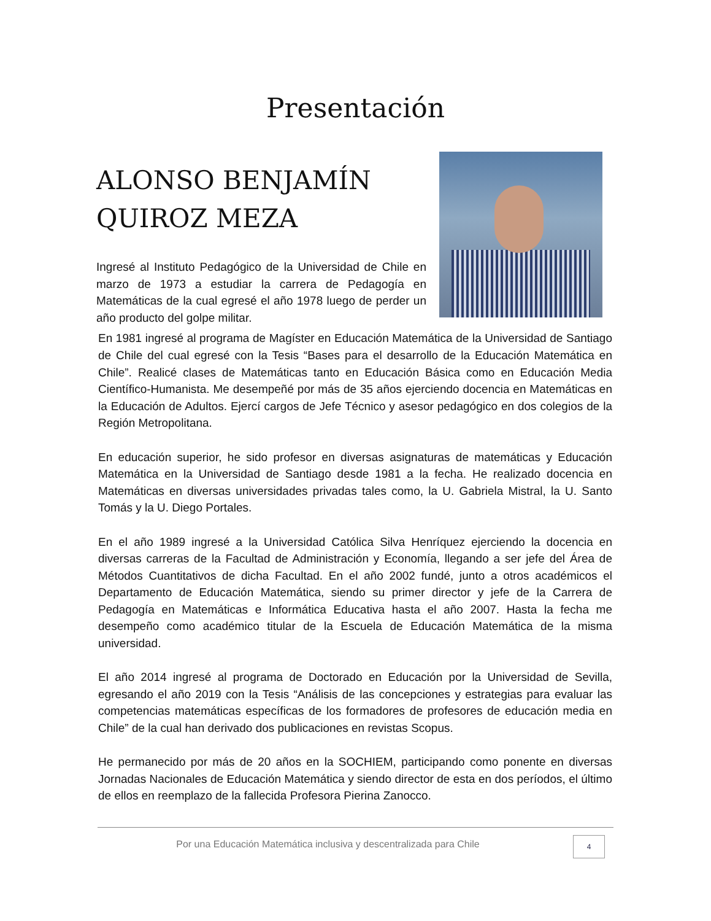Presentación
ALONSO BENJAMÍN QUIROZ MEZA
Ingresé al Instituto Pedagógico de la Universidad de Chile en marzo de 1973 a estudiar la carrera de Pedagogía en Matemáticas de la cual egresé el año 1978 luego de perder un año producto del golpe militar.
En 1981 ingresé al programa de Magíster en Educación Matemática de la Universidad de Santiago de Chile del cual egresé con la Tesis “Bases para el desarrollo de la Educación Matemática en Chile”. Realicé clases de Matemáticas tanto en Educación Básica como en Educación Media Científico-Humanista. Me desempeñé por más de 35 años ejerciendo docencia en Matemáticas en la Educación de Adultos. Ejercí cargos de Jefe Técnico y asesor pedagógico en dos colegios de la Región Metropolitana.
En educación superior, he sido profesor en diversas asignaturas de matemáticas y Educación Matemática en la Universidad de Santiago desde 1981 a la fecha. He realizado docencia en Matemáticas en diversas universidades privadas tales como, la U. Gabriela Mistral, la U. Santo Tomás y la U. Diego Portales.
En el año 1989 ingresé a la Universidad Católica Silva Henríquez ejerciendo la docencia en diversas carreras de la Facultad de Administración y Economía, llegando a ser jefe del Área de Métodos Cuantitativos de dicha Facultad. En el año 2002 fundé, junto a otros académicos el Departamento de Educación Matemática, siendo su primer director y jefe de la Carrera de Pedagogía en Matemáticas e Informática Educativa hasta el año 2007. Hasta la fecha me desempeño como académico titular de la Escuela de Educación Matemática de la misma universidad.
El año 2014 ingresé al programa de Doctorado en Educación por la Universidad de Sevilla, egresando el año 2019 con la Tesis “Análisis de las concepciones y estrategias para evaluar las competencias matemáticas específicas de los formadores de profesores de educación media en Chile” de la cual han derivado dos publicaciones en revistas Scopus.
He permanecido por más de 20 años en la SOCHIEM, participando como ponente en diversas Jornadas Nacionales de Educación Matemática y siendo director de esta en dos períodos, el último de ellos en reemplazo de la fallecida Profesora Pierina Zanocco.
Por una Educación Matemática inclusiva y descentralizada para Chile
4